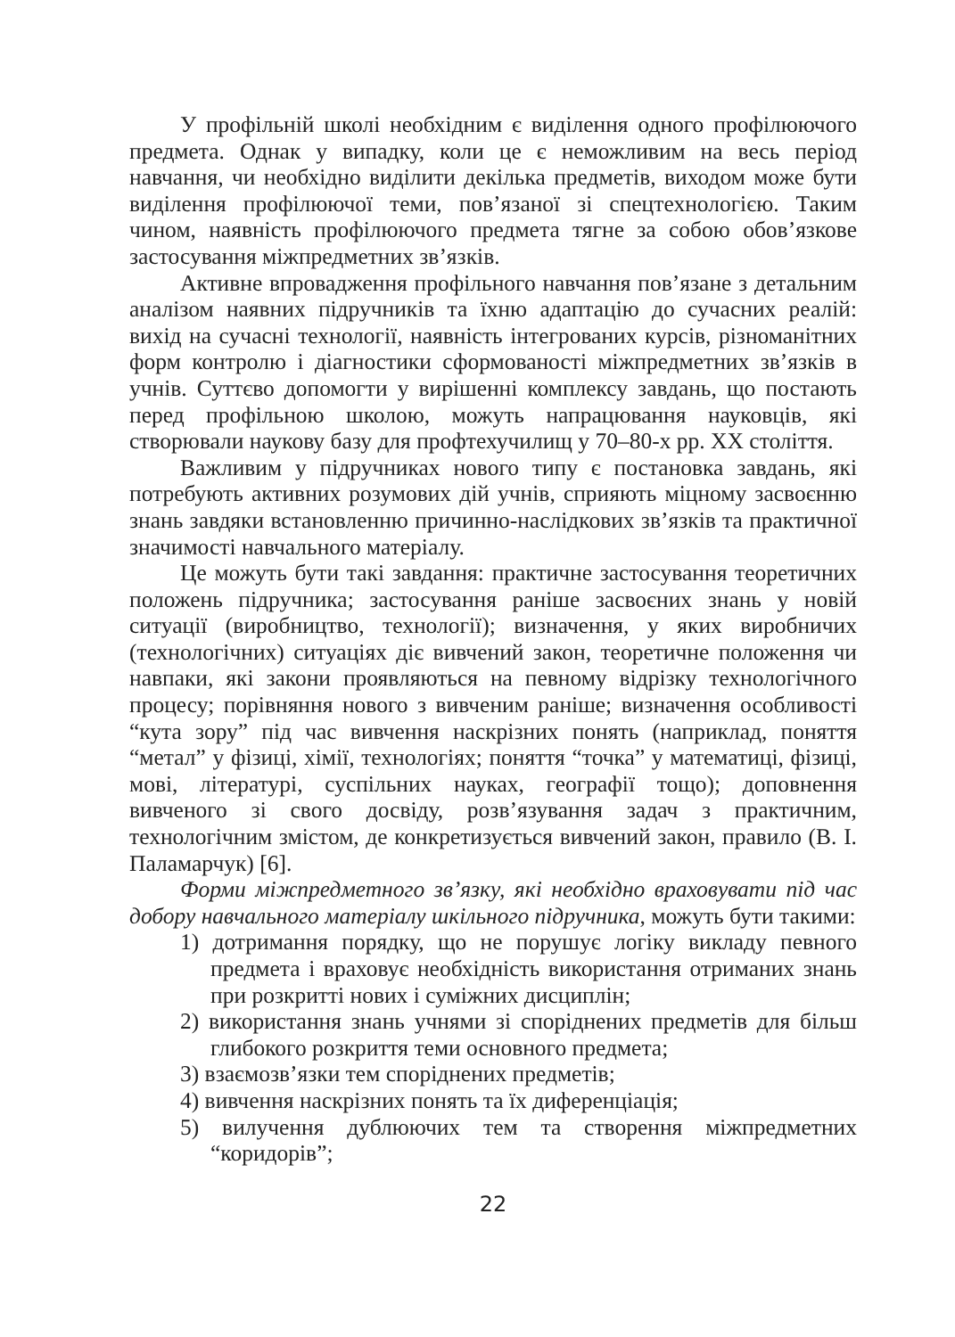У профільній школі необхідним є виділення одного профілюючого предмета. Однак у випадку, коли це є неможливим на весь період навчання, чи необхідно виділити декілька предметів, виходом може бути виділення профілюючої теми, пов’язаної зі спецтехнологією. Таким чином, наявність профілюючого предмета тягне за собою обов’язкове застосування міжпредметних зв’язків.
Активне впровадження профільного навчання пов’язане з детальним аналізом наявних підручників та їхню адаптацію до сучасних реалій: вихід на сучасні технології, наявність інтегрованих курсів, різноманітних форм контролю і діагностики сформованості міжпредметних зв’язків в учнів. Суттєво допомогти у вирішенні комплексу завдань, що постають перед профільною школою, можуть напрацювання науковців, які створювали наукову базу для профтехучилищ у 70–80-х рр. XX століття.
Важливим у підручниках нового типу є постановка завдань, які потребують активних розумових дій учнів, сприяють міцному засвоєнню знань завдяки встановленню причинно-наслідкових зв’язків та практичної значимості навчального матеріалу.
Це можуть бути такі завдання: практичне застосування теоретичних положень підручника; застосування раніше засвоєних знань у новій ситуації (виробництво, технології); визначення, у яких виробничих (технологічних) ситуаціях діє вивчений закон, теоретичне положення чи навпаки, які закони проявляються на певному відрізку технологічного процесу; порівняння нового з вивченим раніше; визначення особливості “кута зору” під час вивчення наскрізних понять (наприклад, поняття “метал” у фізиці, хімії, технологіях; поняття “точка” у математиці, фізиці, мові, літературі, суспільних науках, географії тощо); доповнення вивченого зі свого досвіду, розв’язування задач з практичним, технологічним змістом, де конкретизується вивчений закон, правило (В. І. Паламарчук) [6].
Форми міжпредметного зв’язку, які необхідно враховувати під час добору навчального матеріалу шкільного підручника, можуть бути такими:
1) дотримання порядку, що не порушує логіку викладу певного предмета і враховує необхідність використання отриманих знань при розкритті нових і суміжних дисциплін;
2) використання знань учнями зі споріднених предметів для більш глибокого розкриття теми основного предмета;
3) взаємозв’язки тем споріднених предметів;
4) вивчення наскрізних понять та їх диференціація;
5) вилучення дублюючих тем та створення міжпредметних “коридорів”;
22